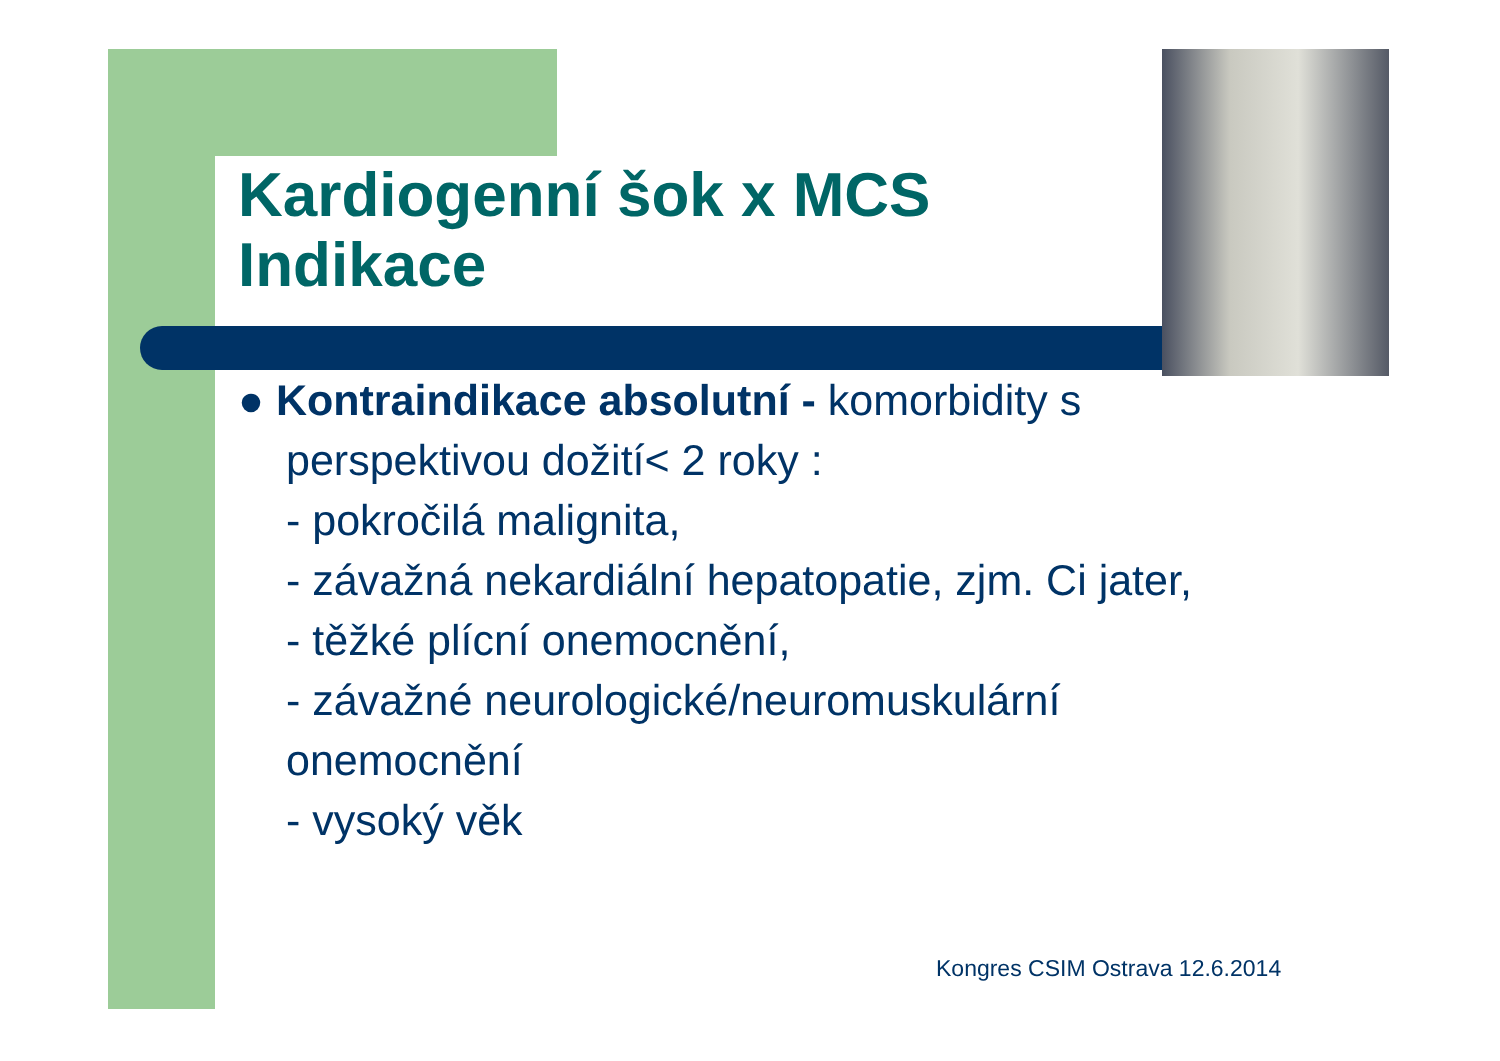Kardiogenní šok x MCS
Indikace
● Kontraindikace absolutní - komorbidity s perspektivou dožití< 2 roky :
- pokročilá malignita,
- závažná nekardiální hepatopatie, zjm. Ci jater,
- těžké plícní onemocnění,
- závažné neurologické/neuromuskulární onemocnění
- vysoký věk
Kongres CSIM Ostrava 12.6.2014